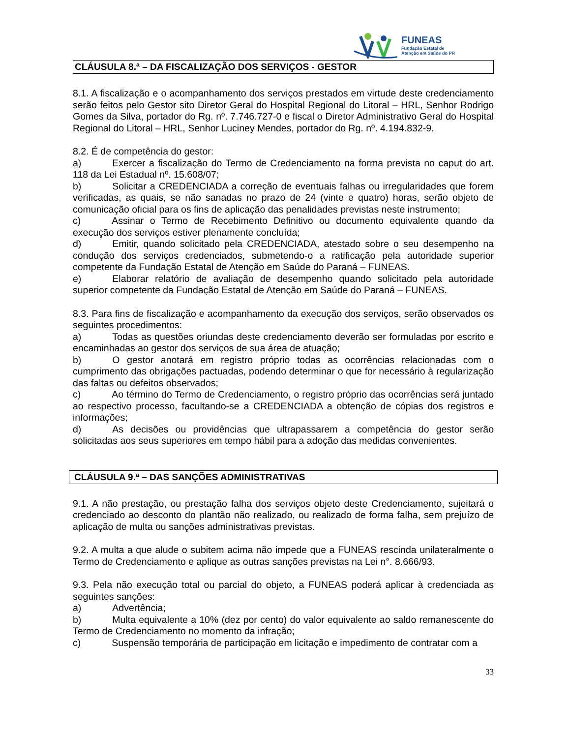FUNEAS
Fundação Estatal de
Atenção em Saúde do PR
CLÁUSULA 8.ª – DA FISCALIZAÇÃO DOS SERVIÇOS - GESTOR
8.1. A fiscalização e o acompanhamento dos serviços prestados em virtude deste credenciamento serão feitos pelo Gestor sito Diretor Geral do Hospital Regional do Litoral – HRL, Senhor Rodrigo Gomes da Silva, portador do Rg. nº. 7.746.727-0 e fiscal o Diretor Administrativo Geral do Hospital Regional do Litoral – HRL, Senhor Luciney Mendes, portador do Rg. nº. 4.194.832-9.
8.2. É de competência do gestor:
a) Exercer a fiscalização do Termo de Credenciamento na forma prevista no caput do art. 118 da Lei Estadual nº. 15.608/07;
b) Solicitar a CREDENCIADA a correção de eventuais falhas ou irregularidades que forem verificadas, as quais, se não sanadas no prazo de 24 (vinte e quatro) horas, serão objeto de comunicação oficial para os fins de aplicação das penalidades previstas neste instrumento;
c) Assinar o Termo de Recebimento Definitivo ou documento equivalente quando da execução dos serviços estiver plenamente concluída;
d) Emitir, quando solicitado pela CREDENCIADA, atestado sobre o seu desempenho na condução dos serviços credenciados, submetendo-o a ratificação pela autoridade superior competente da Fundação Estatal de Atenção em Saúde do Paraná – FUNEAS.
e) Elaborar relatório de avaliação de desempenho quando solicitado pela autoridade superior competente da Fundação Estatal de Atenção em Saúde do Paraná – FUNEAS.
8.3. Para fins de fiscalização e acompanhamento da execução dos serviços, serão observados os seguintes procedimentos:
a) Todas as questões oriundas deste credenciamento deverão ser formuladas por escrito e encaminhadas ao gestor dos serviços de sua área de atuação;
b) O gestor anotará em registro próprio todas as ocorrências relacionadas com o cumprimento das obrigações pactuadas, podendo determinar o que for necessário à regularização das faltas ou defeitos observados;
c) Ao término do Termo de Credenciamento, o registro próprio das ocorrências será juntado ao respectivo processo, facultando-se a CREDENCIADA a obtenção de cópias dos registros e informações;
d) As decisões ou providências que ultrapassarem a competência do gestor serão solicitadas aos seus superiores em tempo hábil para a adoção das medidas convenientes.
CLÁUSULA 9.ª – DAS SANÇÕES ADMINISTRATIVAS
9.1. A não prestação, ou prestação falha dos serviços objeto deste Credenciamento, sujeitará o credenciado ao desconto do plantão não realizado, ou realizado de forma falha, sem prejuízo de aplicação de multa ou sanções administrativas previstas.
9.2. A multa a que alude o subitem acima não impede que a FUNEAS rescinda unilateralmente o Termo de Credenciamento e aplique as outras sanções previstas na Lei n°. 8.666/93.
9.3. Pela não execução total ou parcial do objeto, a FUNEAS poderá aplicar à credenciada as seguintes sanções:
a) Advertência;
b) Multa equivalente a 10% (dez por cento) do valor equivalente ao saldo remanescente do Termo de Credenciamento no momento da infração;
c) Suspensão temporária de participação em licitação e impedimento de contratar com a
33